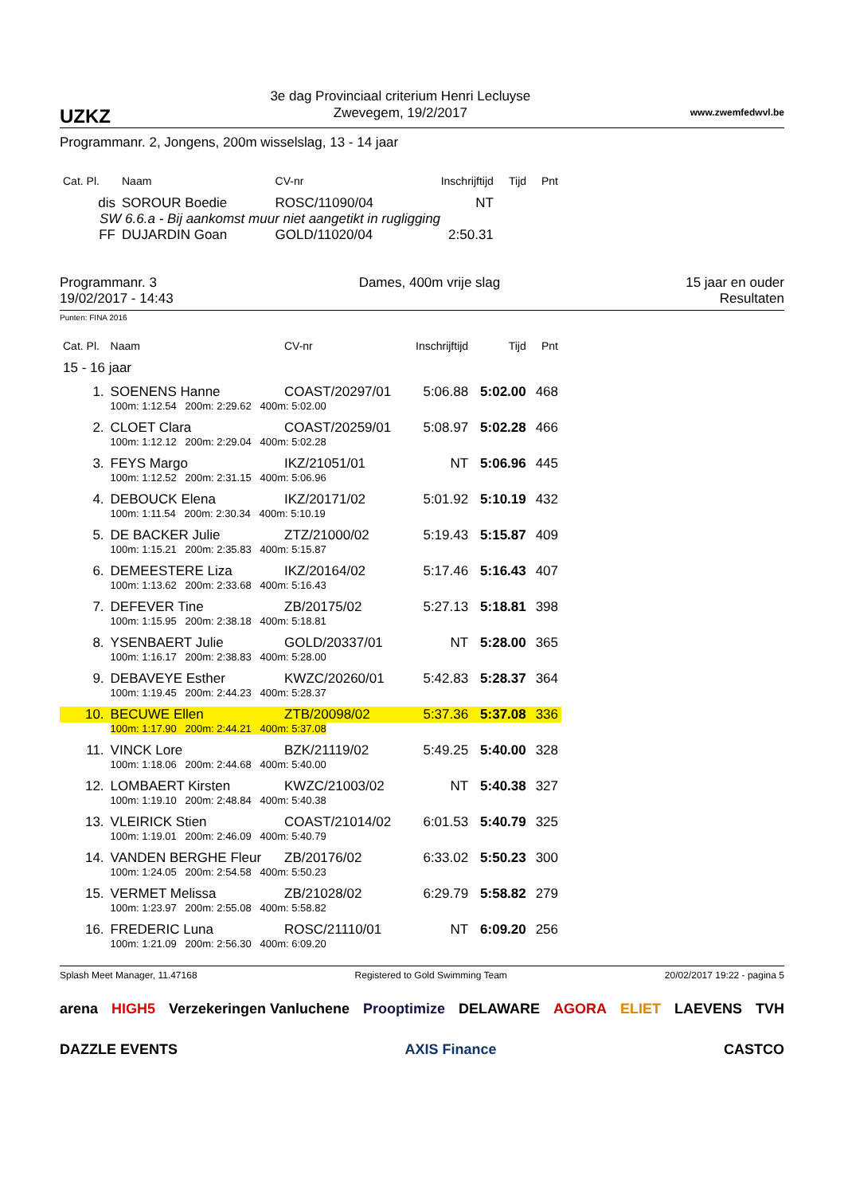UZKZ
3e dag Provinciaal criterium Henri Lecluyse
Zwevegem, 19/2/2017
www.zwemfedwvl.be
Programmanr. 2, Jongens, 200m wisselslag, 13 - 14 jaar
| Cat. Pl. | Naam | CV-nr | Inschrijftijd | Tijd | Pnt |
| --- | --- | --- | --- | --- | --- |
| dis | SOROUR Boedie | ROSC/11090/04 | NT | | |
| SW 6.6.a - Bij aankomst muur niet aangetikt in rugligging | | | | | |
| FF | DUJARDIN Goan | GOLD/11020/04 | 2:50.31 | | |
Programmanr. 3
19/02/2017 - 14:43
Dames, 400m vrije slag 15 jaar en ouder
Resultaten
Punten: FINA 2016
| Cat. Pl. | Naam | CV-nr | Inschrijftijd | Tijd | Pnt |
| --- | --- | --- | --- | --- | --- |
| 15 - 16 jaar | | | | | |
| 1. | SOENENS Hanne | COAST/20297/01 | 5:06.88 | 5:02.00 | 468 |
| | 100m: 1:12.54 200m: 2:29.62 400m: 5:02.00 | | | | |
| 2. | CLOET Clara | COAST/20259/01 | 5:08.97 | 5:02.28 | 466 |
| | 100m: 1:12.12 200m: 2:29.04 400m: 5:02.28 | | | | |
| 3. | FEYS Margo | IKZ/21051/01 | NT | 5:06.96 | 445 |
| | 100m: 1:12.52 200m: 2:31.15 400m: 5:06.96 | | | | |
| 4. | DEBOUCK Elena | IKZ/20171/02 | 5:01.92 | 5:10.19 | 432 |
| | 100m: 1:11.54 200m: 2:30.34 400m: 5:10.19 | | | | |
| 5. | DE BACKER Julie | ZTZ/21000/02 | 5:19.43 | 5:15.87 | 409 |
| | 100m: 1:15.21 200m: 2:35.83 400m: 5:15.87 | | | | |
| 6. | DEMEESTERE Liza | IKZ/20164/02 | 5:17.46 | 5:16.43 | 407 |
| | 100m: 1:13.62 200m: 2:33.68 400m: 5:16.43 | | | | |
| 7. | DEFEVER Tine | ZB/20175/02 | 5:27.13 | 5:18.81 | 398 |
| | 100m: 1:15.95 200m: 2:38.18 400m: 5:18.81 | | | | |
| 8. | YSENBAERT Julie | GOLD/20337/01 | NT | 5:28.00 | 365 |
| | 100m: 1:16.17 200m: 2:38.83 400m: 5:28.00 | | | | |
| 9. | DEBAVEYE Esther | KWZC/20260/01 | 5:42.83 | 5:28.37 | 364 |
| | 100m: 1:19.45 200m: 2:44.23 400m: 5:28.37 | | | | |
| 10. | BECUWE Ellen | ZTB/20098/02 | 5:37.36 | 5:37.08 | 336 |
| | 100m: 1:17.90 200m: 2:44.21 400m: 5:37.08 | | | | |
| 11. | VINCK Lore | BZK/21119/02 | 5:49.25 | 5:40.00 | 328 |
| | 100m: 1:18.06 200m: 2:44.68 400m: 5:40.00 | | | | |
| 12. | LOMBAERT Kirsten | KWZC/21003/02 | NT | 5:40.38 | 327 |
| | 100m: 1:19.10 200m: 2:48.84 400m: 5:40.38 | | | | |
| 13. | VLEIRICK Stien | COAST/21014/02 | 6:01.53 | 5:40.79 | 325 |
| | 100m: 1:19.01 200m: 2:46.09 400m: 5:40.79 | | | | |
| 14. | VANDEN BERGHE Fleur | ZB/20176/02 | 6:33.02 | 5:50.23 | 300 |
| | 100m: 1:24.05 200m: 2:54.58 400m: 5:50.23 | | | | |
| 15. | VERMET Melissa | ZB/21028/02 | 6:29.79 | 5:58.82 | 279 |
| | 100m: 1:23.97 200m: 2:55.08 400m: 5:58.82 | | | | |
| 16. | FREDERIC Luna | ROSC/21110/01 | NT | 6:09.20 | 256 |
| | 100m: 1:21.09 200m: 2:56.30 400m: 6:09.20 | | | | |
Splash Meet Manager, 11.47168 Registered to Gold Swimming Team 20/02/2017 19:22 - pagina 5
arena HIGH5 Verzekeringen Vanluchene Prooptimize DELAWARE AGORA ELIET LAEVENS TVH DAZZLE EVENTS AXIS Finance CASTCO